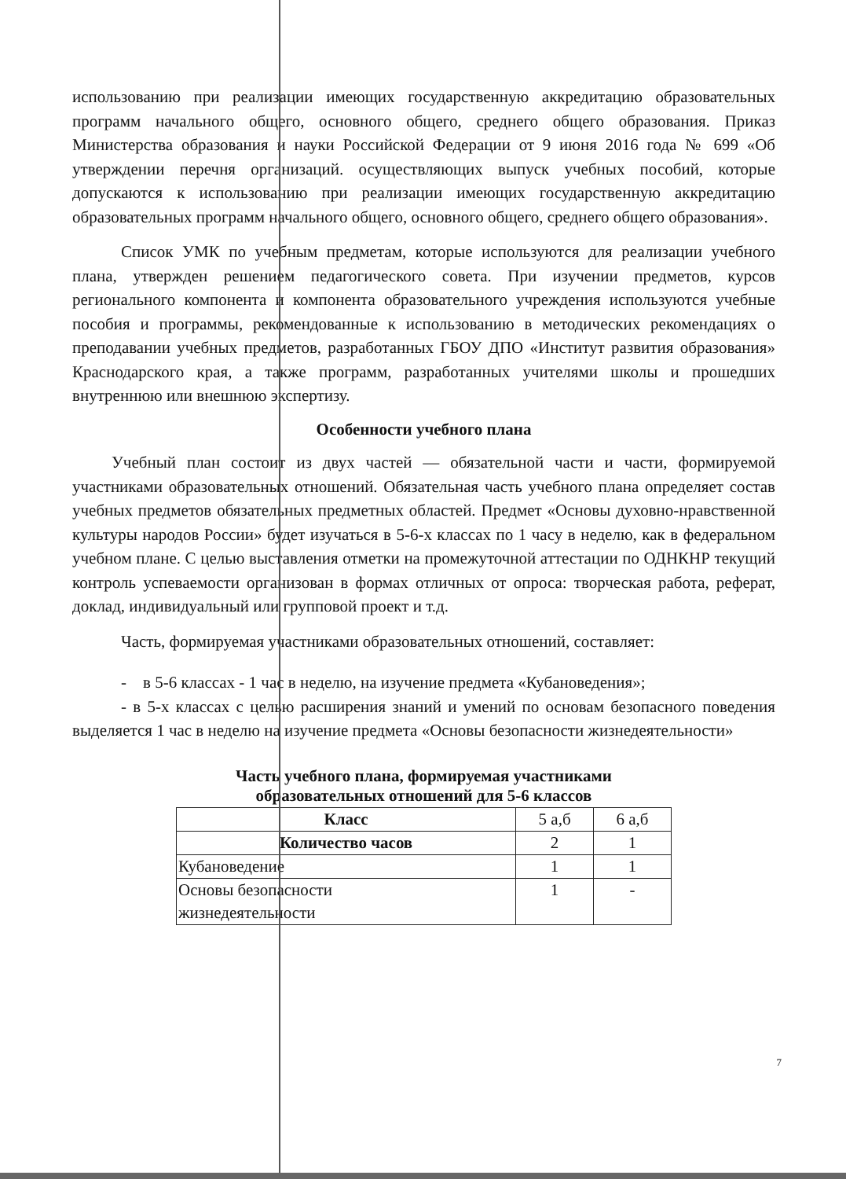использованию при реализации имеющих государственную аккредитацию образовательных программ начального общего, основного общего, среднего общего образования. Приказ Министерства образования и науки Российской Федерации от 9 июня 2016 года № 699 «Об утверждении перечня организаций. осуществляющих выпуск учебных пособий, которые допускаются к использованию при реализации имеющих государственную аккредитацию образовательных программ начального общего, основного общего, среднего общего образования».
Список УМК по учебным предметам, которые используются для реализации учебного плана, утвержден решением педагогического совета. При изучении предметов, курсов регионального компонента и компонента образовательного учреждения используются учебные пособия и программы, рекомендованные к использованию в методических рекомендациях о преподавании учебных предметов, разработанных ГБОУ ДПО «Институт развития образования» Краснодарского края, а также программ, разработанных учителями школы и прошедших внутреннюю или внешнюю экспертизу.
Особенности учебного плана
Учебный план состоит из двух частей — обязательной части и части, формируемой участниками образовательных отношений. Обязательная часть учебного плана определяет состав учебных предметов обязательных предметных областей. Предмет «Основы духовно-нравственной культуры народов России» будет изучаться в 5-6-х классах по 1 часу в неделю, как в федеральном учебном плане. С целью выставления отметки на промежуточной аттестации по ОДНКНР текущий контроль успеваемости организован в формах отличных от опроса: творческая работа, реферат, доклад, индивидуальный или групповой проект и т.д.
Часть, формируемая участниками образовательных отношений, составляет:
- в 5-6 классах - 1 час в неделю, на изучение предмета «Кубановедения»;
- в 5-х классах с целью расширения знаний и умений по основам безопасного поведения выделяется 1 час в неделю на изучение предмета «Основы безопасности жизнедеятельности»
Часть учебного плана, формируемая участниками
образовательных отношений для 5-6 классов
| Класс | 5 а,б | 6 а,б |
| Количество часов | 2 | 1 |
| Кубановедение | 1 | 1 |
| Основы безопасности жизнедеятельности | 1 | - |
7